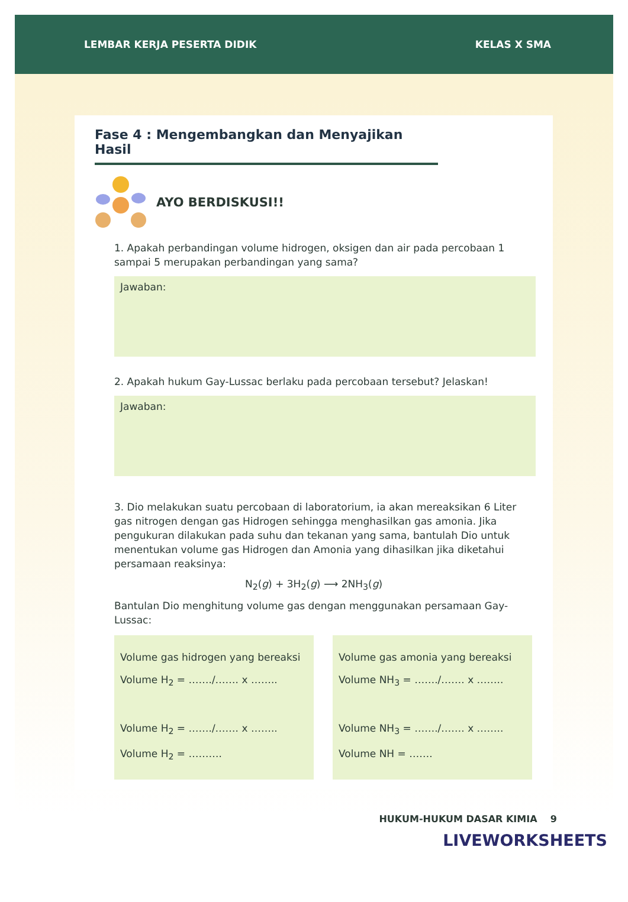LEMBAR KERJA PESERTA DIDIK KELAS X SMA
Fase 4 : Mengembangkan dan Menyajikan Hasil
AYO BERDISKUSI!!
1. Apakah perbandingan volume hidrogen, oksigen dan air pada percobaan 1 sampai 5 merupakan perbandingan yang sama?
Jawaban:
2. Apakah hukum Gay-Lussac berlaku pada percobaan tersebut? Jelaskan!
Jawaban:
3. Dio melakukan suatu percobaan di laboratorium, ia akan mereaksikan 6 Liter gas nitrogen dengan gas Hidrogen sehingga menghasilkan gas amonia. Jika pengukuran dilakukan pada suhu dan tekanan yang sama, bantulah Dio untuk menentukan volume gas Hidrogen dan Amonia yang dihasilkan jika diketahui persamaan reaksinya:
N<sub>2</sub>(g) + 3H<sub>2</sub>(g) ⟶ 2NH<sub>3</sub>(g)
Bantulan Dio menghitung volume gas dengan menggunakan persamaan Gay-Lussac:
Volume gas hidrogen yang bereaksi
Volume H<sub>2</sub> = ……./……. x ……..
Volume H<sub>2</sub> = ……./……. x ……..
Volume H<sub>2</sub> = ……….
Volume gas amonia yang bereaksi
Volume NH<sub>3</sub> = ……./……. x ……..
Volume NH<sub>3</sub> = ……./……. x ……..
Volume NH = …….
HUKUM-HUKUM DASAR KIMIA 9
LIVEWORKSHEETS